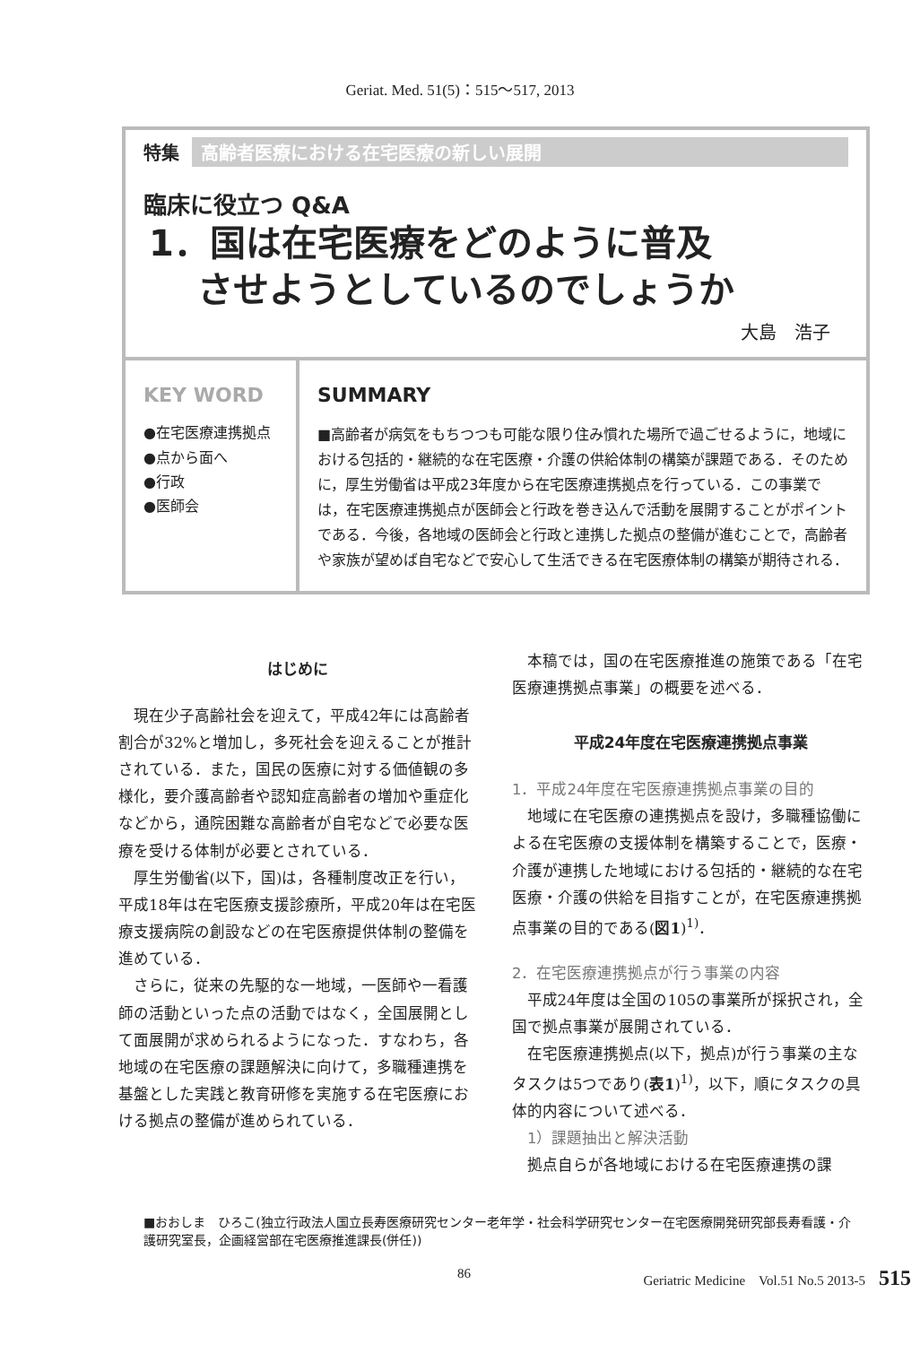Geriat. Med. 51(5)：515〜517, 2013
特集 高齢者医療における在宅医療の新しい展開
臨床に役立つ Q&A
1．国は在宅医療をどのように普及
　 させようとしているのでしょうか
大島　浩子
KEY WORD
●在宅医療連携拠点
●点から面へ
●行政
●医師会
SUMMARY
■高齢者が病気をもちつつも可能な限り住み慣れた場所で過ごせるように，地域における包括的・継続的な在宅医療・介護の供給体制の構築が課題である．そのために，厚生労働省は平成23年度から在宅医療連携拠点を行っている．この事業では，在宅医療連携拠点が医師会と行政を巻き込んで活動を展開することがポイントである．今後，各地域の医師会と行政と連携した拠点の整備が進むことで，高齢者や家族が望めば自宅などで安心して生活できる在宅医療体制の構築が期待される．
はじめに
現在少子高齢社会を迎えて，平成42年には高齢者割合が32%と増加し，多死社会を迎えることが推計されている．また，国民の医療に対する価値観の多様化，要介護高齢者や認知症高齢者の増加や重症化などから，通院困難な高齢者が自宅などで必要な医療を受ける体制が必要とされている．
厚生労働省(以下，国)は，各種制度改正を行い，平成18年は在宅医療支援診療所，平成20年は在宅医療支援病院の創設などの在宅医療提供体制の整備を進めている．
さらに，従来の先駆的な一地域，一医師や一看護師の活動といった点の活動ではなく，全国展開として面展開が求められるようになった．すなわち，各地域の在宅医療の課題解決に向けて，多職種連携を基盤とした実践と教育研修を実施する在宅医療における拠点の整備が進められている．
本稿では，国の在宅医療推進の施策である「在宅医療連携拠点事業」の概要を述べる．
平成24年度在宅医療連携拠点事業
1．平成24年度在宅医療連携拠点事業の目的
地域に在宅医療の連携拠点を設け，多職種協働による在宅医療の支援体制を構築することで，医療・介護が連携した地域における包括的・継続的な在宅医療・介護の供給を目指すことが，在宅医療連携拠点事業の目的である(図1)<sup>1)</sup>．
2．在宅医療連携拠点が行う事業の内容
平成24年度は全国の105の事業所が採択され，全国で拠点事業が展開されている．
在宅医療連携拠点(以下，拠点)が行う事業の主なタスクは5つであり(表1)<sup>1)</sup>，以下，順にタスクの具体的内容について述べる．
　1）課題抽出と解決活動
拠点自らが各地域における在宅医療連携の課
■おおしま　ひろこ(独立行政法人国立長寿医療研究センター老年学・社会科学研究センター在宅医療開発研究部長寿看護・介護研究室長，企画経営部在宅医療推進課長(併任))
86 Geriatric Medicine　Vol.51 No.5 2013-5　515